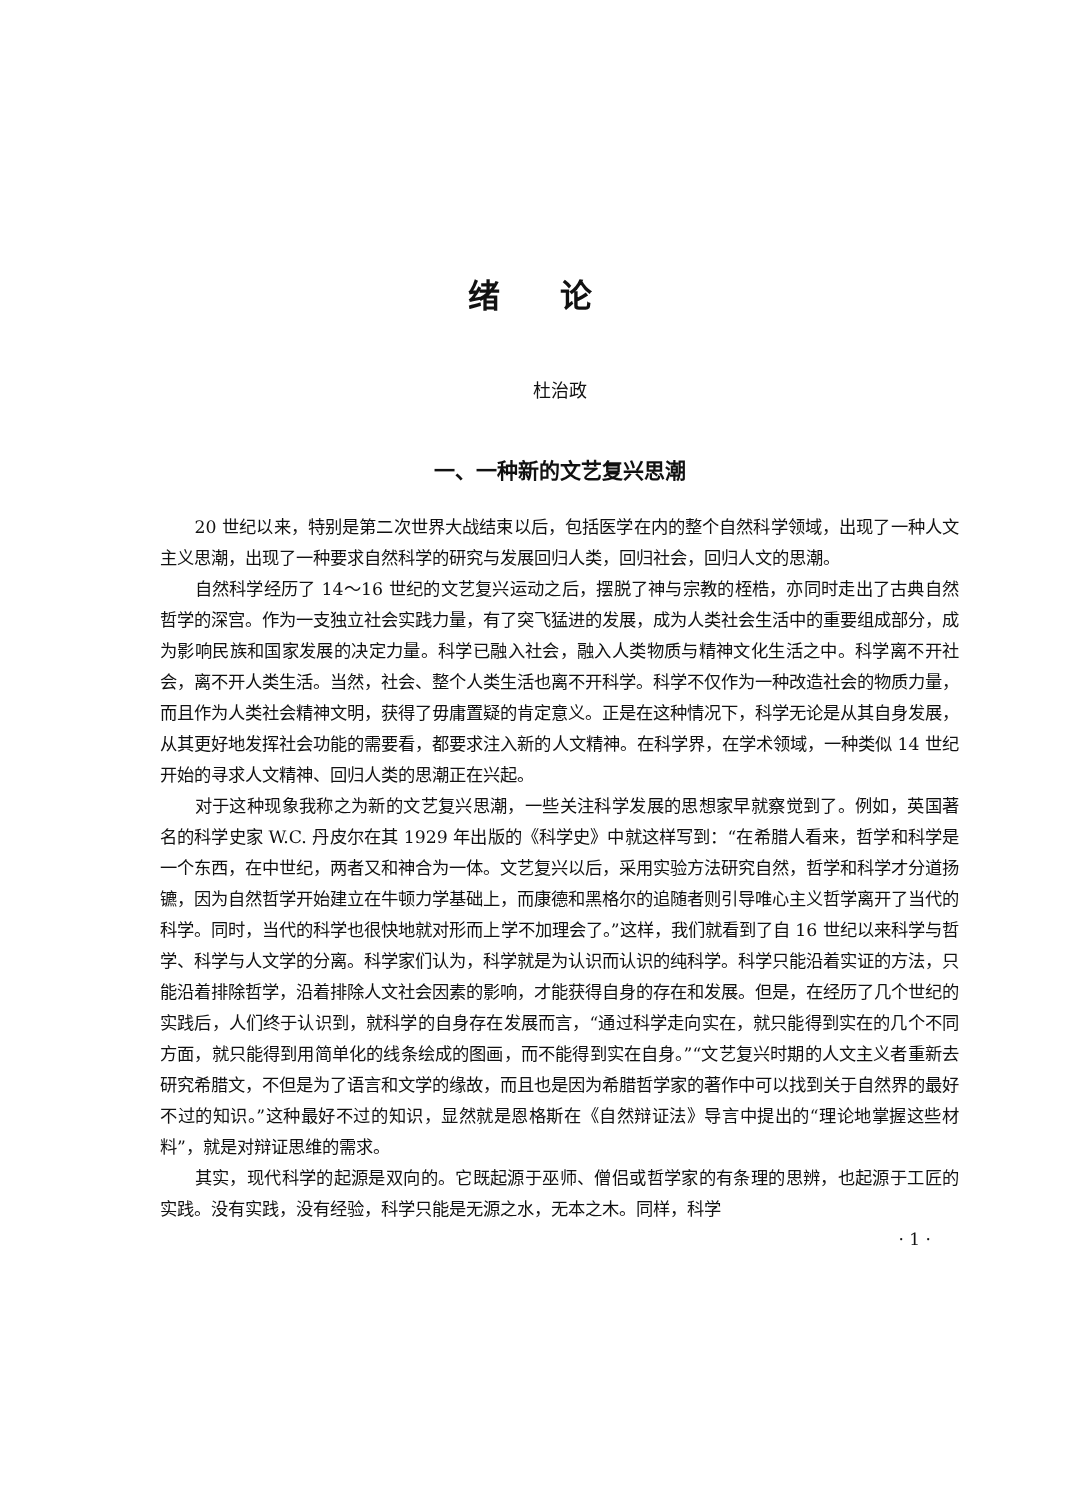绪论
杜治政
一、一种新的文艺复兴思潮
20 世纪以来，特别是第二次世界大战结束以后，包括医学在内的整个自然科学领域，出现了一种人文主义思潮，出现了一种要求自然科学的研究与发展回归人类，回归社会，回归人文的思潮。
自然科学经历了 14～16 世纪的文艺复兴运动之后，摆脱了神与宗教的桎梏，亦同时走出了古典自然哲学的深宫。作为一支独立社会实践力量，有了突飞猛进的发展，成为人类社会生活中的重要组成部分，成为影响民族和国家发展的决定力量。科学已融入社会，融入人类物质与精神文化生活之中。科学离不开社会，离不开人类生活。当然，社会、整个人类生活也离不开科学。科学不仅作为一种改造社会的物质力量，而且作为人类社会精神文明，获得了毋庸置疑的肯定意义。正是在这种情况下，科学无论是从其自身发展，从其更好地发挥社会功能的需要看，都要求注入新的人文精神。在科学界，在学术领域，一种类似 14 世纪开始的寻求人文精神、回归人类的思潮正在兴起。
对于这种现象我称之为新的文艺复兴思潮，一些关注科学发展的思想家早就察觉到了。例如，英国著名的科学史家 W.C. 丹皮尔在其 1929 年出版的《科学史》中就这样写到：“在希腊人看来，哲学和科学是一个东西，在中世纪，两者又和神合为一体。文艺复兴以后，采用实验方法研究自然，哲学和科学才分道扬镳，因为自然哲学开始建立在牛顿力学基础上，而康德和黑格尔的追随者则引导唯心主义哲学离开了当代的科学。同时，当代的科学也很快地就对形而上学不加理会了。”这样，我们就看到了自 16 世纪以来科学与哲学、科学与人文学的分离。科学家们认为，科学就是为认识而认识的纯科学。科学只能沿着实证的方法，只能沿着排除哲学，沿着排除人文社会因素的影响，才能获得自身的存在和发展。但是，在经历了几个世纪的实践后，人们终于认识到，就科学的自身存在发展而言，“通过科学走向实在，就只能得到实在的几个不同方面，就只能得到用简单化的线条绘成的图画，而不能得到实在自身。”“文艺复兴时期的人文主义者重新去研究希腊文，不但是为了语言和文学的缘故，而且也是因为希腊哲学家的著作中可以找到关于自然界的最好不过的知识。”这种最好不过的知识，显然就是恩格斯在《自然辩证法》导言中提出的“理论地掌握这些材料”，就是对辩证思维的需求。
其实，现代科学的起源是双向的。它既起源于巫师、僧侣或哲学家的有条理的思辨，也起源于工匠的实践。没有实践，没有经验，科学只能是无源之水，无本之木。同样，科学
· 1 ·